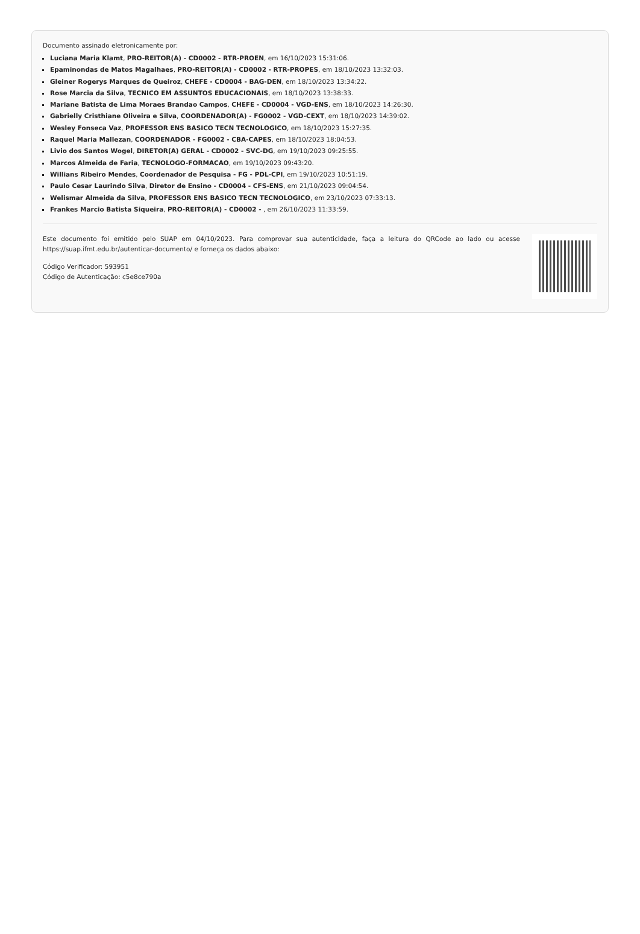Documento assinado eletronicamente por:
Luciana Maria Klamt, PRO-REITOR(A) - CD0002 - RTR-PROEN, em 16/10/2023 15:31:06.
Epaminondas de Matos Magalhaes, PRO-REITOR(A) - CD0002 - RTR-PROPES, em 18/10/2023 13:32:03.
Gleiner Rogerys Marques de Queiroz, CHEFE - CD0004 - BAG-DEN, em 18/10/2023 13:34:22.
Rose Marcia da Silva, TECNICO EM ASSUNTOS EDUCACIONAIS, em 18/10/2023 13:38:33.
Mariane Batista de Lima Moraes Brandao Campos, CHEFE - CD0004 - VGD-ENS, em 18/10/2023 14:26:30.
Gabrielly Cristhiane Oliveira e Silva, COORDENADOR(A) - FG0002 - VGD-CEXT, em 18/10/2023 14:39:02.
Wesley Fonseca Vaz, PROFESSOR ENS BASICO TECN TECNOLOGICO, em 18/10/2023 15:27:35.
Raquel Maria Mallezan, COORDENADOR - FG0002 - CBA-CAPES, em 18/10/2023 18:04:53.
Livio dos Santos Wogel, DIRETOR(A) GERAL - CD0002 - SVC-DG, em 19/10/2023 09:25:55.
Marcos Almeida de Faria, TECNOLOGO-FORMACAO, em 19/10/2023 09:43:20.
Willians Ribeiro Mendes, Coordenador de Pesquisa - FG - PDL-CPI, em 19/10/2023 10:51:19.
Paulo Cesar Laurindo Silva, Diretor de Ensino - CD0004 - CFS-ENS, em 21/10/2023 09:04:54.
Welismar Almeida da Silva, PROFESSOR ENS BASICO TECN TECNOLOGICO, em 23/10/2023 07:33:13.
Frankes Marcio Batista Siqueira, PRO-REITOR(A) - CD0002 - , em 26/10/2023 11:33:59.
Este documento foi emitido pelo SUAP em 04/10/2023. Para comprovar sua autenticidade, faça a leitura do QRCode ao lado ou acesse https://suap.ifmt.edu.br/autenticar-documento/ e forneça os dados abaixo:
Código Verificador: 593951
Código de Autenticação: c5e8ce790a